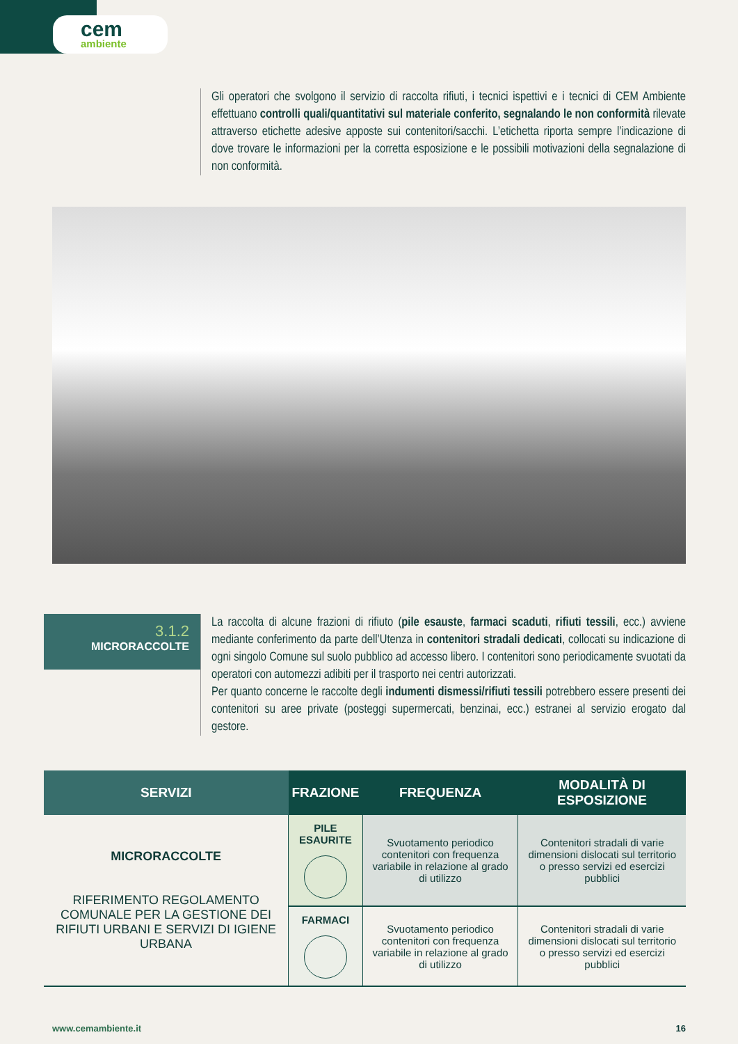cem
ambiente
Gli operatori che svolgono il servizio di raccolta rifiuti, i tecnici ispettivi e i tecnici di CEM Ambiente effettuano controlli quali/quantitativi sul materiale conferito, segnalando le non conformità rilevate attraverso etichette adesive apposte sui contenitori/sacchi. L’etichetta riporta sempre l’indicazione di dove trovare le informazioni per la corretta esposizione e le possibili motivazioni della segnalazione di non conformità.
3.1.2
MICRORACCOLTE
La raccolta di alcune frazioni di rifiuto (pile esauste, farmaci scaduti, rifiuti tessili, ecc.) avviene mediante conferimento da parte dell’Utenza in contenitori stradali dedicati, collocati su indicazione di ogni singolo Comune sul suolo pubblico ad accesso libero. I contenitori sono periodicamente svuotati da operatori con automezzi adibiti per il trasporto nei centri autorizzati.
Per quanto concerne le raccolte degli indumenti dismessi/rifiuti tessili potrebbero essere presenti dei contenitori su aree private (posteggi supermercati, benzinai, ecc.) estranei al servizio erogato dal gestore.
| SERVIZI | FRAZIONE | FREQUENZA | MODALITÀ DI ESPOSIZIONE |
| --- | --- | --- | --- |
| MICRORACCOLTE RIFERIMENTO REGOLAMENTO COMUNALE PER LA GESTIONE DEI RIFIUTI URBANI E SERVIZI DI IGIENE URBANA | PILE ESAURITE | Svuotamento periodico contenitori con frequenza variabile in relazione al grado di utilizzo | Contenitori stradali di varie dimensioni dislocati sul territorio o presso servizi ed esercizi pubblici |
| | FARMACI | Svuotamento periodico contenitori con frequenza variabile in relazione al grado di utilizzo | Contenitori stradali di varie dimensioni dislocati sul territorio o presso servizi ed esercizi pubblici |
www.cemambiente.it 16